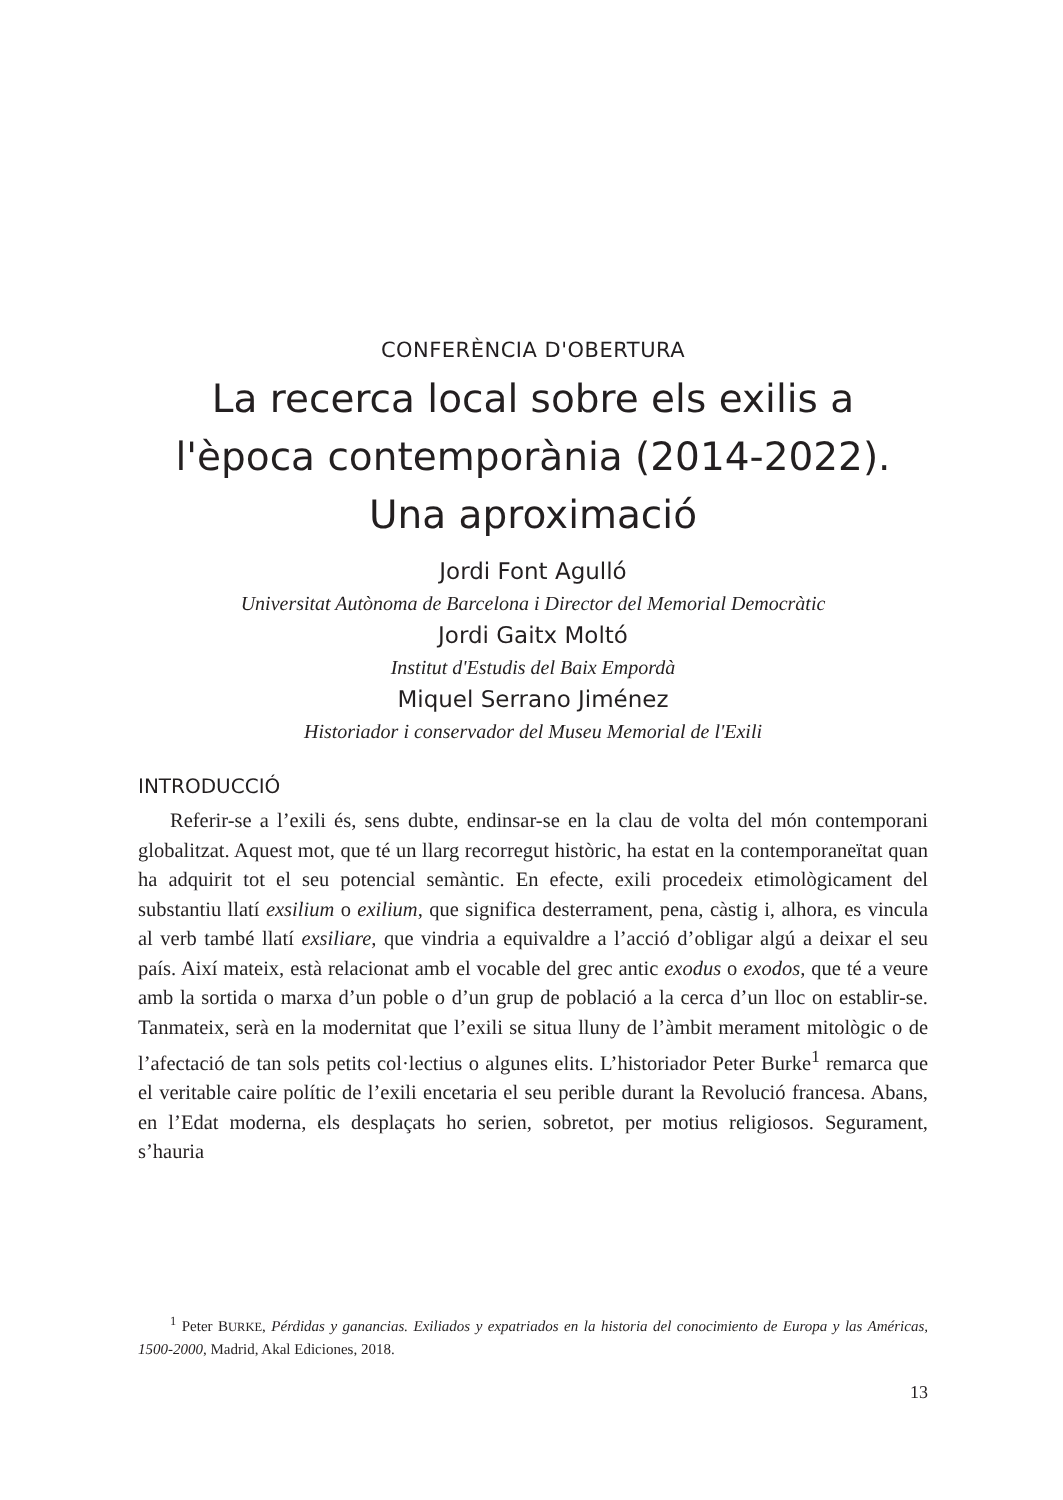CONFERÈNCIA D'OBERTURA
La recerca local sobre els exilis a
l'època contemporània (2014-2022).
Una aproximació
Jordi Font Agulló
Universitat Autònoma de Barcelona i Director del Memorial Democràtic
Jordi Gaitx Moltó
Institut d'Estudis del Baix Empordà
Miquel Serrano Jiménez
Historiador i conservador del Museu Memorial de l'Exili
INTRODUCCIÓ
Referir-se a l’exili és, sens dubte, endinsar-se en la clau de volta del món contemporani globalitzat. Aquest mot, que té un llarg recorregut històric, ha estat en la contemporaneïtat quan ha adquirit tot el seu potencial semàntic. En efecte, exili procedeix etimològicament del substantiu llatí exsilium o exilium, que significa desterrament, pena, càstig i, alhora, es vincula al verb també llatí exsiliare, que vindria a equivaldre a l’acció d’obligar algú a deixar el seu país. Així mateix, està relacionat amb el vocable del grec antic exodus o exodos, que té a veure amb la sortida o marxa d’un poble o d’un grup de població a la cerca d’un lloc on establir-se. Tanmateix, serà en la modernitat que l’exili se situa lluny de l’àmbit merament mitològic o de l’afectació de tan sols petits col·lectius o algunes elits. L’historiador Peter Burke<sup>1</sup> remarca que el veritable caire polític de l’exili encetaria el seu perible durant la Revolució francesa. Abans, en l’Edat moderna, els desplaçats ho serien, sobretot, per motius religiosos. Segurament, s’hauria
<sup>1</sup> Peter BURKE, Pérdidas y ganancias. Exiliados y expatriados en la historia del conocimiento de Europa y las Américas, 1500-2000, Madrid, Akal Ediciones, 2018.
13